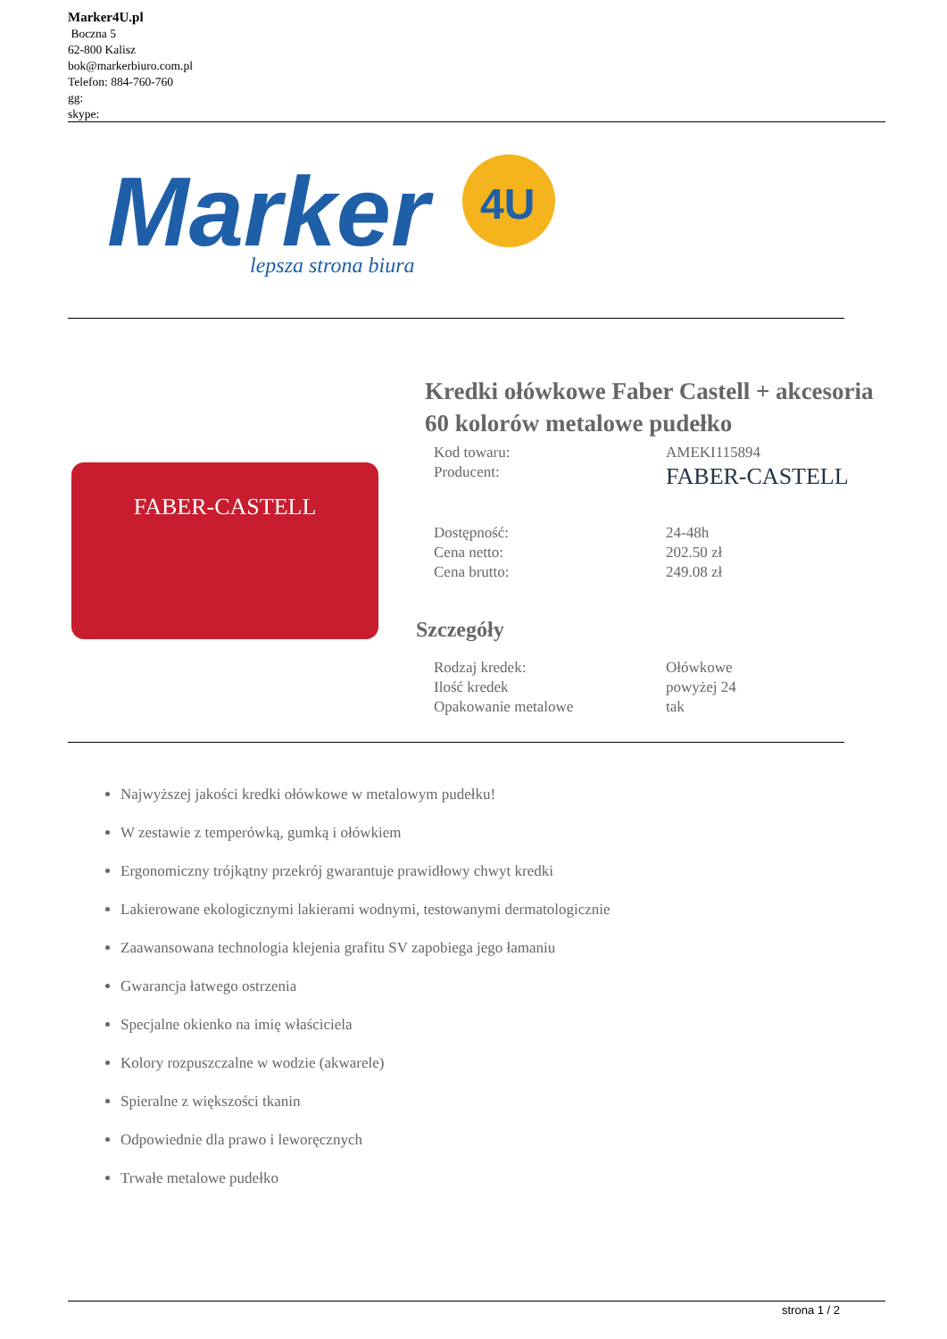Marker4U.pl
Boczna 5
62-800 Kalisz
bok@markerbiuro.com.pl
Telefon: 884-760-760
gg:
skype:
Marker
4U
lepsza strona biura
FABER-CASTELL
Kredki ołówkowe Faber Castell + akcesoria 60 kolorów metalowe pudełko
| Kod towaru: | AMEKI115894 |
| Producent: | FABER-CASTELL |
| Dostępność: | 24-48h |
| Cena netto: | 202.50 zł |
| Cena brutto: | 249.08 zł |
Szczegóły
| Rodzaj kredek: | Ołówkowe |
| Ilość kredek | powyżej 24 |
| Opakowanie metalowe | tak |
Najwyższej jakości kredki ołówkowe w metalowym pudełku!
W zestawie z temperówką, gumką i ołówkiem
Ergonomiczny trójkątny przekrój gwarantuje prawidłowy chwyt kredki
Lakierowane ekologicznymi lakierami wodnymi, testowanymi dermatologicznie
Zaawansowana technologia klejenia grafitu SV zapobiega jego łamaniu
Gwarancja łatwego ostrzenia
Specjalne okienko na imię właściciela
Kolory rozpuszczalne w wodzie (akwarele)
Spieralne z większości tkanin
Odpowiednie dla prawo i leworęcznych
Trwałe metalowe pudełko
strona 1 / 2